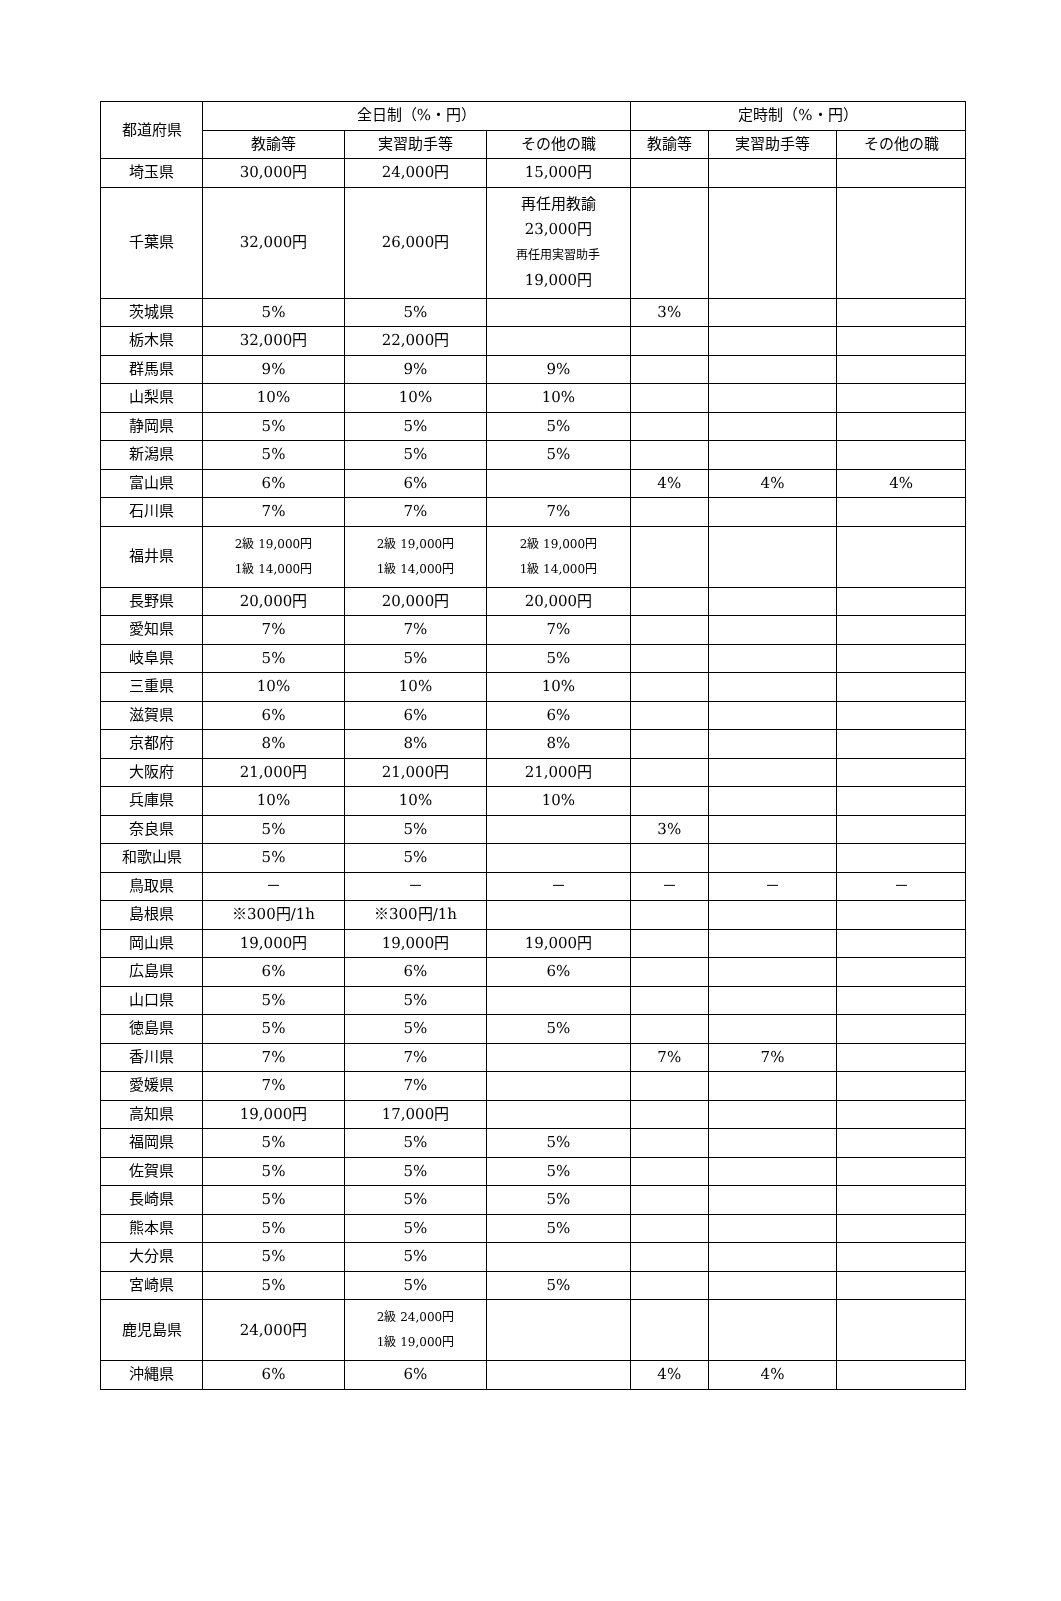| 都道府県 | 全日制（%・円） | | | 定時制（%・円） | | |
| --- | --- | --- | --- | --- | --- | --- |
| | 教諭等 | 実習助手等 | その他の職 | 教諭等 | 実習助手等 | その他の職 |
| 埼玉県 | 30,000円 | 24,000円 | 15,000円 | | | |
| 千葉県 | 32,000円 | 26,000円 | 再任用教諭 23,000円 再任用実習助手 19,000円 | | | |
| 茨城県 | 5% | 5% | | 3% | | |
| 栃木県 | 32,000円 | 22,000円 | | | | |
| 群馬県 | 9% | 9% | 9% | | | |
| 山梨県 | 10% | 10% | 10% | | | |
| 静岡県 | 5% | 5% | 5% | | | |
| 新潟県 | 5% | 5% | 5% | | | |
| 富山県 | 6% | 6% | | 4% | 4% | 4% |
| 石川県 | 7% | 7% | 7% | | | |
| 福井県 | 2級 19,000円 1級 14,000円 | 2級 19,000円 1級 14,000円 | 2級 19,000円 1級 14,000円 | | | |
| 長野県 | 20,000円 | 20,000円 | 20,000円 | | | |
| 愛知県 | 7% | 7% | 7% | | | |
| 岐阜県 | 5% | 5% | 5% | | | |
| 三重県 | 10% | 10% | 10% | | | |
| 滋賀県 | 6% | 6% | 6% | | | |
| 京都府 | 8% | 8% | 8% | | | |
| 大阪府 | 21,000円 | 21,000円 | 21,000円 | | | |
| 兵庫県 | 10% | 10% | 10% | | | |
| 奈良県 | 5% | 5% | | 3% | | |
| 和歌山県 | 5% | 5% | | | | |
| 鳥取県 | － | － | － | － | － | － |
| 島根県 | ※300円/1h | ※300円/1h | | | | |
| 岡山県 | 19,000円 | 19,000円 | 19,000円 | | | |
| 広島県 | 6% | 6% | 6% | | | |
| 山口県 | 5% | 5% | | | | |
| 徳島県 | 5% | 5% | 5% | | | |
| 香川県 | 7% | 7% | | 7% | 7% | |
| 愛媛県 | 7% | 7% | | | | |
| 高知県 | 19,000円 | 17,000円 | | | | |
| 福岡県 | 5% | 5% | 5% | | | |
| 佐賀県 | 5% | 5% | 5% | | | |
| 長崎県 | 5% | 5% | 5% | | | |
| 熊本県 | 5% | 5% | 5% | | | |
| 大分県 | 5% | 5% | | | | |
| 宮崎県 | 5% | 5% | 5% | | | |
| 鹿児島県 | 24,000円 | 2級 24,000円 1級 19,000円 | | | | |
| 沖縄県 | 6% | 6% | | 4% | 4% | |